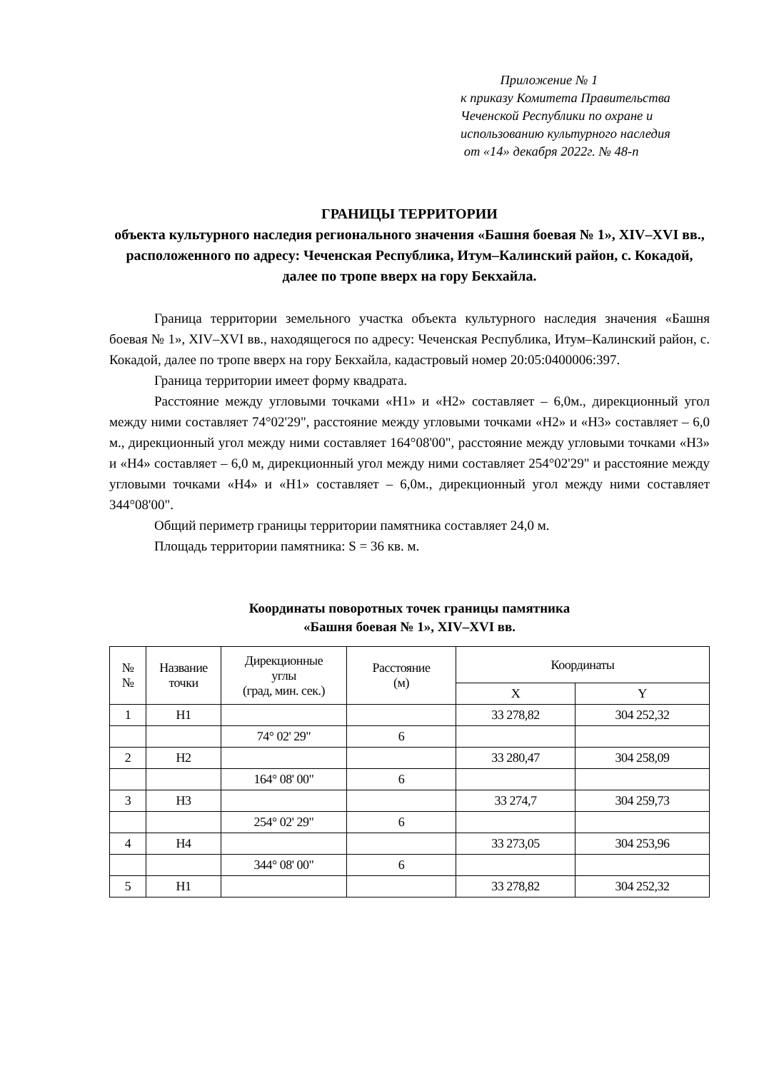Приложение № 1
к приказу Комитета Правительства
Чеченской Республики по охране и
использованию культурного наследия
от «14» декабря 2022г. № 48-п
ГРАНИЦЫ ТЕРРИТОРИИ
объекта культурного наследия регионального значения «Башня боевая № 1», XIV–XVI вв., расположенного по адресу: Чеченская Республика, Итум–Калинский район, с. Кокадой, далее по тропе вверх на гору Бекхайла.
Граница территории земельного участка объекта культурного наследия значения «Башня боевая № 1», XIV–XVI вв., находящегося по адресу: Чеченская Республика, Итум–Калинский район, с. Кокадой, далее по тропе вверх на гору Бекхайла, кадастровый номер 20:05:0400006:397.
Граница территории имеет форму квадрата.
Расстояние между угловыми точками «Н1» и «Н2» составляет – 6,0м., дирекционный угол между ними составляет 74°02'29", расстояние между угловыми точками «Н2» и «Н3» составляет – 6,0 м., дирекционный угол между ними составляет 164°08'00", расстояние между угловыми точками «Н3» и «Н4» составляет – 6,0 м, дирекционный угол между ними составляет 254°02'29" и расстояние между угловыми точками «Н4» и «Н1» составляет – 6,0м., дирекционный угол между ними составляет 344°08'00".
Общий периметр границы территории памятника составляет 24,0 м.
Площадь территории памятника: S = 36 кв. м.
Координаты поворотных точек границы памятника
«Башня боевая № 1», XIV–XVI вв.
| № № | Название точки | Дирекционные углы (град, мин. сек.) | Расстояние (м) | Координаты | |
| --- | --- | --- | --- | --- | --- |
| | | | | X | Y |
| 1 | Н1 | | | 33 278,82 | 304 252,32 |
| | | 74° 02' 29" | 6 | | |
| 2 | Н2 | | | 33 280,47 | 304 258,09 |
| | | 164° 08' 00" | 6 | | |
| 3 | Н3 | | | 33 274,7 | 304 259,73 |
| | | 254° 02' 29" | 6 | | |
| 4 | Н4 | | | 33 273,05 | 304 253,96 |
| | | 344° 08' 00" | 6 | | |
| 5 | Н1 | | | 33 278,82 | 304 252,32 |